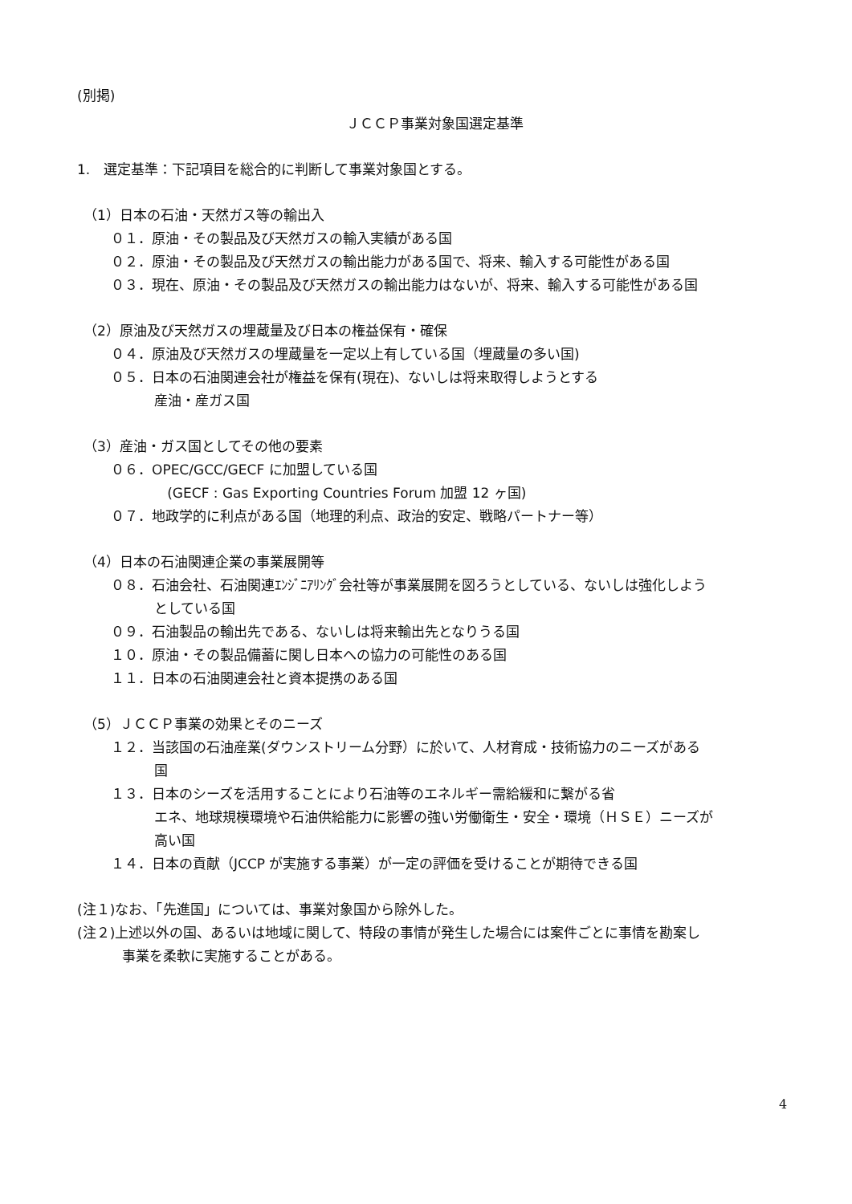(別掲)
ＪＣＣＰ事業対象国選定基準
1.　選定基準：下記項目を総合的に判断して事業対象国とする。
（1）日本の石油・天然ガス等の輸出入
０１．原油・その製品及び天然ガスの輸入実績がある国
０２．原油・その製品及び天然ガスの輸出能力がある国で、将来、輸入する可能性がある国
０３．現在、原油・その製品及び天然ガスの輸出能力はないが、将来、輸入する可能性がある国
（2）原油及び天然ガスの埋蔵量及び日本の権益保有・確保
０４．原油及び天然ガスの埋蔵量を一定以上有している国（埋蔵量の多い国)
０５．日本の石油関連会社が権益を保有(現在)、ないしは将来取得しようとする
産油・産ガス国
（3）産油・ガス国としてその他の要素
０６．OPEC/GCC/GECF に加盟している国
(GECF : Gas Exporting Countries Forum 加盟 12 ヶ国)
０７．地政学的に利点がある国（地理的利点、政治的安定、戦略パートナー等）
（4）日本の石油関連企業の事業展開等
０８．石油会社、石油関連ｴﾝｼﾞﾆｱﾘﾝｸﾞ会社等が事業展開を図ろうとしている、ないしは強化しよう
としている国
０９．石油製品の輸出先である、ないしは将来輸出先となりうる国
１０．原油・その製品備蓄に関し日本への協力の可能性のある国
１１．日本の石油関連会社と資本提携のある国
（5）ＪＣＣＰ事業の効果とそのニーズ
１２．当該国の石油産業(ダウンストリーム分野）に於いて、人材育成・技術協力のニーズがある
国
１３．日本のシーズを活用することにより石油等のエネルギー需給緩和に繋がる省
エネ、地球規模環境や石油供給能力に影響の強い労働衛生・安全・環境（ＨＳＥ）ニーズが
高い国
１４．日本の貢献（JCCP が実施する事業）が一定の評価を受けることが期待できる国
(注１)なお、「先進国」については、事業対象国から除外した。
(注２)上述以外の国、あるいは地域に関して、特段の事情が発生した場合には案件ごとに事情を勘案し
事業を柔軟に実施することがある。
4